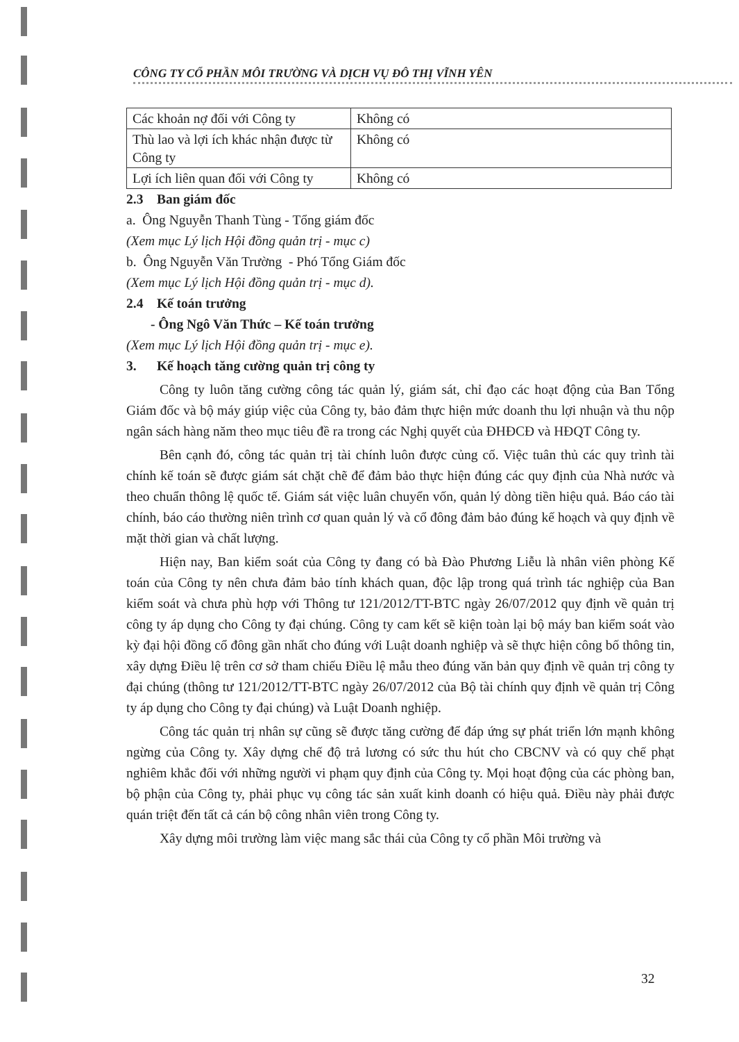CÔNG TY CỔ PHẦN MÔI TRƯỜNG VÀ DỊCH VỤ ĐÔ THỊ VĨNH YÊN
| Các khoản nợ đối với Công ty | Không có |
| Thù lao và lợi ích khác nhận được từ Công ty | Không có |
| Lợi ích liên quan đối với Công ty | Không có |
2.3 Ban giám đốc
a. Ông Nguyễn Thanh Tùng - Tổng giám đốc
(Xem mục Lý lịch Hội đồng quản trị - mục c)
b. Ông Nguyễn Văn Trường - Phó Tổng Giám đốc
(Xem mục Lý lịch Hội đồng quản trị - mục d).
2.4 Kế toán trưởng
- Ông Ngô Văn Thức – Kế toán trưởng
(Xem mục Lý lịch Hội đồng quản trị - mục e).
3. Kế hoạch tăng cường quản trị công ty
Công ty luôn tăng cường công tác quản lý, giám sát, chỉ đạo các hoạt động của Ban Tổng Giám đốc và bộ máy giúp việc của Công ty, bảo đảm thực hiện mức doanh thu lợi nhuận và thu nộp ngân sách hàng năm theo mục tiêu đề ra trong các Nghị quyết của ĐHĐCĐ và HĐQT Công ty.
Bên cạnh đó, công tác quản trị tài chính luôn được củng cố. Việc tuân thủ các quy trình tài chính kế toán sẽ được giám sát chặt chẽ để đảm bảo thực hiện đúng các quy định của Nhà nước và theo chuẩn thông lệ quốc tế. Giám sát việc luân chuyển vốn, quản lý dòng tiền hiệu quả. Báo cáo tài chính, báo cáo thường niên trình cơ quan quản lý và cổ đông đảm bảo đúng kế hoạch và quy định về mặt thời gian và chất lượng.
Hiện nay, Ban kiểm soát của Công ty đang có bà Đào Phương Liễu là nhân viên phòng Kế toán của Công ty nên chưa đảm bảo tính khách quan, độc lập trong quá trình tác nghiệp của Ban kiểm soát và chưa phù hợp với Thông tư 121/2012/TT-BTC ngày 26/07/2012 quy định về quản trị công ty áp dụng cho Công ty đại chúng. Công ty cam kết sẽ kiện toàn lại bộ máy ban kiểm soát vào kỳ đại hội đồng cổ đông gần nhất cho đúng với Luật doanh nghiệp và sẽ thực hiện công bố thông tin, xây dựng Điều lệ trên cơ sở tham chiếu Điều lệ mẫu theo đúng văn bản quy định về quản trị công ty đại chúng (thông tư 121/2012/TT-BTC ngày 26/07/2012 của Bộ tài chính quy định về quản trị Công ty áp dụng cho Công ty đại chúng) và Luật Doanh nghiệp.
Công tác quản trị nhân sự cũng sẽ được tăng cường để đáp ứng sự phát triển lớn mạnh không ngừng của Công ty. Xây dựng chế độ trả lương có sức thu hút cho CBCNV và có quy chế phạt nghiêm khắc đối với những người vi phạm quy định của Công ty. Mọi hoạt động của các phòng ban, bộ phận của Công ty, phải phục vụ công tác sản xuất kinh doanh có hiệu quả. Điều này phải được quán triệt đến tất cả cán bộ công nhân viên trong Công ty.
Xây dựng môi trường làm việc mang sắc thái của Công ty cổ phần Môi trường và
32